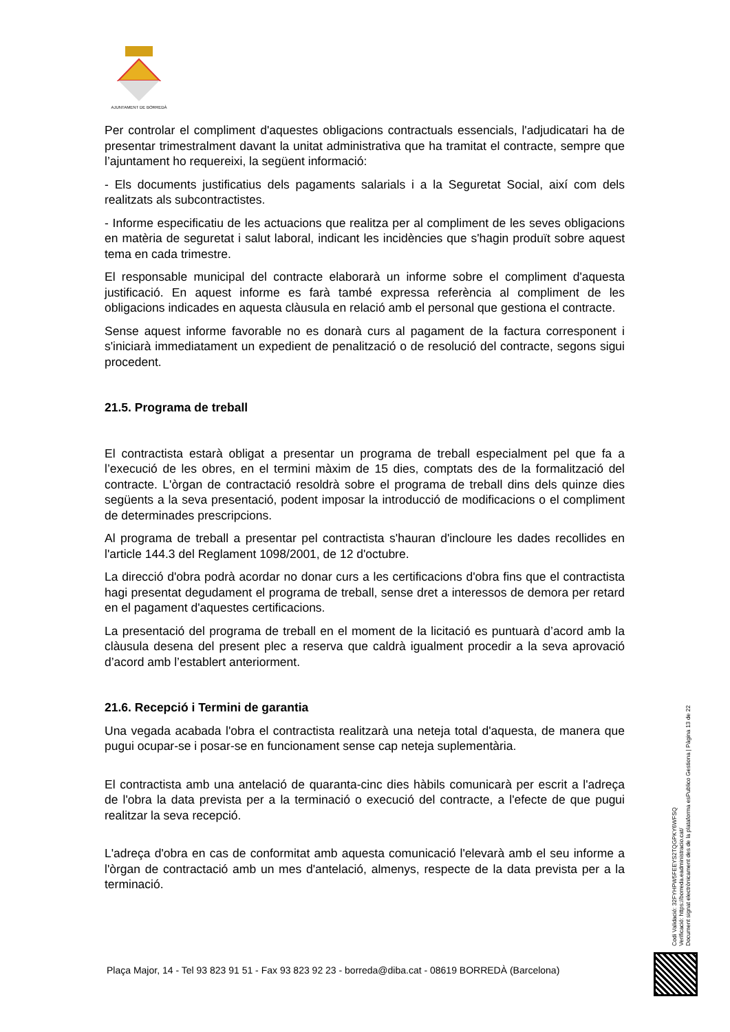AJUNTAMENT DE BORREDÀ
Per controlar el compliment d'aquestes obligacions contractuals essencials, l'adjudicatari ha de presentar trimestralment davant la unitat administrativa que ha tramitat el contracte, sempre que l’ajuntament ho requereixi, la següent informació:
- Els documents justificatius dels pagaments salarials i a la Seguretat Social, així com dels realitzats als subcontractistes.
- Informe especificatiu de les actuacions que realitza per al compliment de les seves obligacions en matèria de seguretat i salut laboral, indicant les incidències que s'hagin produït sobre aquest tema en cada trimestre.
El responsable municipal del contracte elaborarà un informe sobre el compliment d'aquesta justificació. En aquest informe es farà també expressa referència al compliment de les obligacions indicades en aquesta clàusula en relació amb el personal que gestiona el contracte.
Sense aquest informe favorable no es donarà curs al pagament de la factura corresponent i s'iniciarà immediatament un expedient de penalització o de resolució del contracte, segons sigui procedent.
21.5. Programa de treball
El contractista estarà obligat a presentar un programa de treball especialment pel que fa a l’execució de les obres, en el termini màxim de 15 dies, comptats des de la formalització del contracte. L'òrgan de contractació resoldrà sobre el programa de treball dins dels quinze dies següents a la seva presentació, podent imposar la introducció de modificacions o el compliment de determinades prescripcions.
Al programa de treball a presentar pel contractista s'hauran d'incloure les dades recollides en l'article 144.3 del Reglament 1098/2001, de 12 d'octubre.
La direcció d'obra podrà acordar no donar curs a les certificacions d'obra fins que el contractista hagi presentat degudament el programa de treball, sense dret a interessos de demora per retard en el pagament d'aquestes certificacions.
La presentació del programa de treball en el moment de la licitació es puntuarà d’acord amb la clàusula desena del present plec a reserva que caldrà igualment procedir a la seva aprovació d’acord amb l’establert anteriorment.
21.6. Recepció i Termini de garantia
Una vegada acabada l'obra el contractista realitzarà una neteja total d'aquesta, de manera que pugui ocupar-se i posar-se en funcionament sense cap neteja suplementària.
El contractista amb una antelació de quaranta-cinc dies hàbils comunicarà per escrit a l'adreça de l'obra la data prevista per a la terminació o execució del contracte, a l'efecte de que pugui realitzar la seva recepció.
L'adreça d'obra en cas de conformitat amb aquesta comunicació l'elevarà amb el seu informe a l'òrgan de contractació amb un mes d'antelació, almenys, respecte de la data prevista per a la terminació.
Codi Validació: 32FYHPW5FEEYS2TQGPKY6WFSQ
Verificació: https://borreda.eadministracio.cat/
Document signat electrònicament des de la plataforma esPublico Gestiona | Pàgina 13 de 22
Plaça Major, 14 - Tel 93 823 91 51 - Fax 93 823 92 23 - borreda@diba.cat - 08619 BORREDÀ (Barcelona)